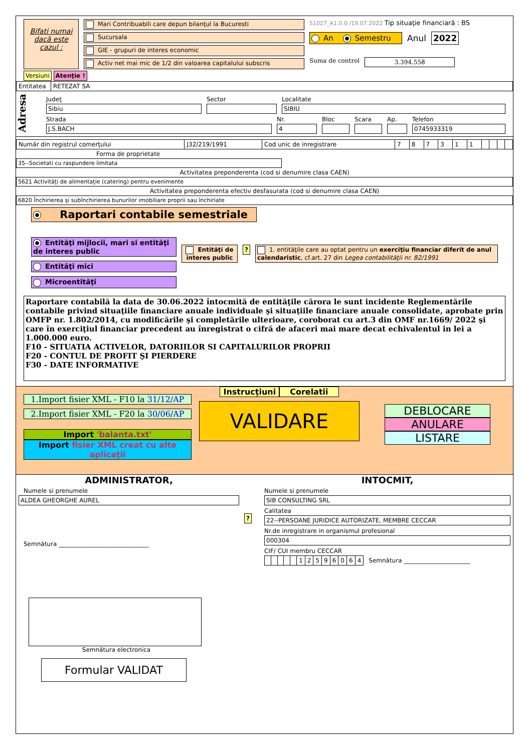Bifati numai dacă este cazul :
Mari Contribuabili care depun bilanţul la Bucuresti
Sucursala
GIE - grupuri de interes economic
Activ net mai mic de 1/2 din valoarea capitalului subscris
S1027_A1.0.0 /19.07.2022 Tip situaţie financiară : BS
An Semestru Anul 2022
Suma de control 3.394.558
Versiuni Atenţie !
| Entitatea | RETEZAT SA |
Adresa
Judeţ
Sibiu
Sector Localitate
SIBIU
Strada
J.S.BACH
Nr.
4
Bloc Scara Ap. Telefon
0745933319
| Număr din registrul comerţului | J32/219/1991 | Cod unic de inregistrare | 7 | 8 | 7 | 3 | 1 | 1 | | | | |
Forma de proprietate
35--Societati cu raspundere limitata
Activitatea preponderenta (cod si denumire clasa CAEN)
5621 Activităţi de alimentaţie (catering) pentru evenimente
Activitatea preponderenta efectiv desfasurata (cod si denumire clasa CAEN)
6820 Închirierea şi subînchirierea bunurilor imobiliare proprii sau închiriate
Raportari contabile semestriale
Entităţi mijlocii, mari si entităţi de interes public
Entităţi mici
Microentităţi
Entităţi de interes public
? 1. entităţile care au optat pentru un exerciţiu financiar diferit de anul calendaristic, cf.art. 27 din Legea contabilităţii nr. 82/1991
Raportare contabilă la data de 30.06.2022 întocmită de entităţile cărora le sunt incidente Reglementările contabile privind situaţiile financiare anuale individuale şi situaţiile financiare anuale consolidate, aprobate prin OMFP nr. 1.802/2014, cu modificările şi completările ulterioare, coroborat cu art.3 din OMF nr.1669/ 2022 şi care în exerciţiul financiar precedent au înregistrat o cifră de afaceri mai mare decat echivalentul in lei a 1.000.000 euro.
F10 - SITUATIA ACTIVELOR, DATORIILOR SI CAPITALURILOR PROPRII
F20 - CONTUL DE PROFIT ŞI PIERDERE
F30 - DATE INFORMATIVE
1.Import fisier XML - F10 la 31/12/AP
2.Import fisier XML - F20 la 30/06/AP
Import 'balanta.txt'
Import fisier XML creat cu alte aplicaţii
Instrucţiuni Corelatii
VALIDARE
DEBLOCARE
ANULARE
LISTARE
ADMINISTRATOR,
Numele si prenumele
ALDEA GHEORGHE AUREL
Semnătura ______________________________
Semnătura electronica
Formular VALIDAT
?
INTOCMIT,
Numele si prenumele
SIB CONSULTING SRL
Calitatea
22--PERSOANE JURIDICE AUTORIZATE, MEMBRE CECCAR
Nr.de inregistrare in organismul profesional
000304
CIF/ CUI membru CECCAR
| | | | | | 1 | 2 | 5 | 9 | 6 | 0 | 6 | 4 |
Semnătura ______________________